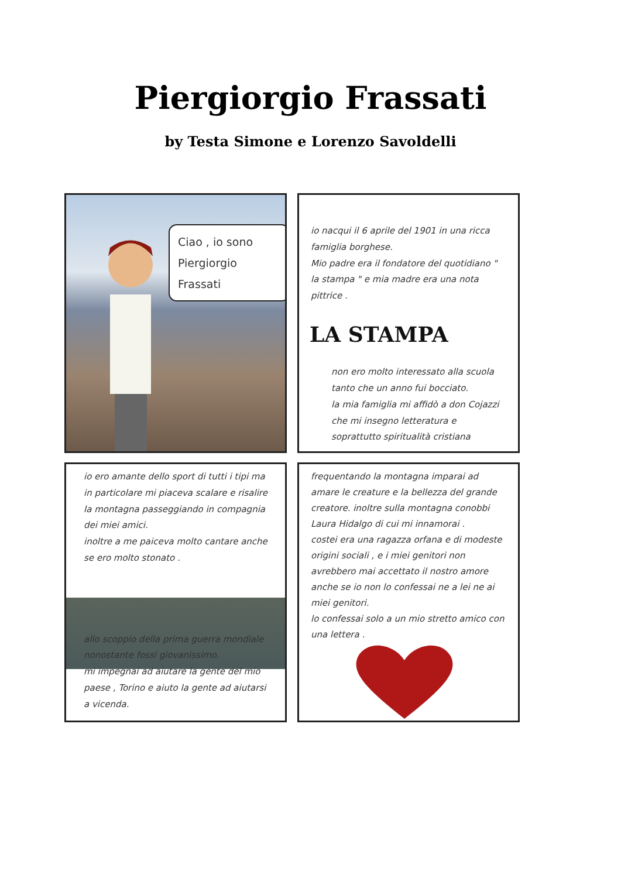Piergiorgio Frassati
by Testa Simone e Lorenzo Savoldelli
Ciao , io sono Piergiorgio Frassati
io nacqui il 6 aprile del 1901 in una ricca famiglia borghese.
Mio padre era il fondatore del quotidiano " la stampa " e mia madre era una nota pittrice .
LA STAMPA
non ero molto interessato alla scuola tanto che un anno fui bocciato.
la mia famiglia mi affidò a don Cojazzi che mi insegno letteratura e soprattutto spiritualità cristiana
io ero amante dello sport di tutti i tipi ma in particolare mi piaceva scalare e risalire la montagna passeggiando in compagnia dei miei amici.
inoltre a me paiceva molto cantare anche se ero molto stonato .
allo scoppio della prima guerra mondiale nonostante fossi giovanissimo.
mi impegnai ad aiutare la gente del mio paese , Torino e aiuto la gente ad aiutarsi a vicenda.
frequentando la montagna imparai ad amare le creature e la bellezza del grande creatore. inoltre sulla montagna conobbi Laura Hidalgo di cui mi innamorai .
costei era una ragazza orfana e di modeste origini sociali , e i miei genitori non avrebbero mai accettato il nostro amore anche se io non lo confessai ne a lei ne ai miei genitori.
lo confessai solo a un mio stretto amico con una lettera .